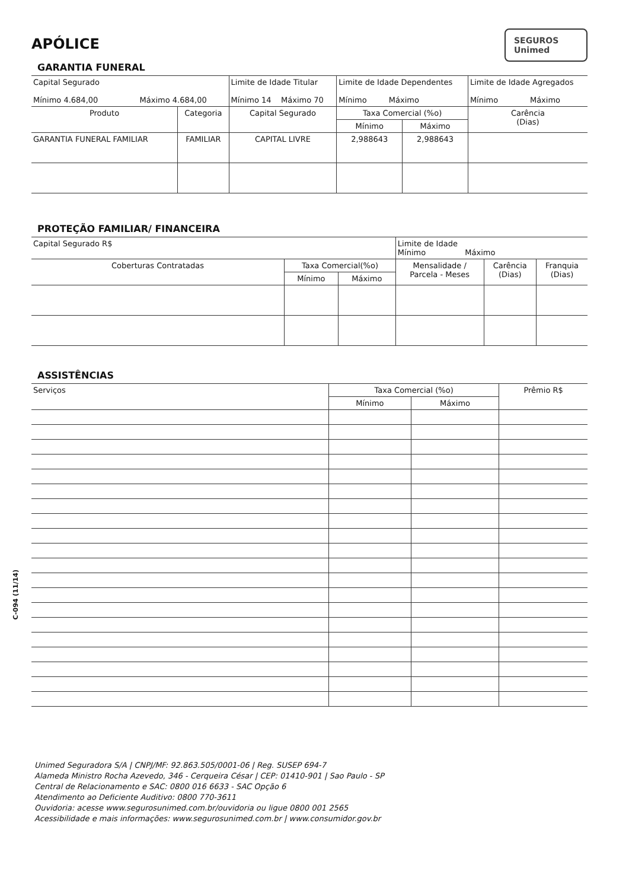APÓLICE
SEGUROS
Unimed
GARANTIA FUNERAL
| Capital Segurado Mínimo 4.684,00 Máximo 4.684,00 | | Limite de Idade Titular Mínimo 14 Máximo 70 | Limite de Idade Dependentes Mínimo Máximo | | Limite de Idade Agregados Mínimo Máximo |
| Produto | Categoria | Capital Segurado | Taxa Comercial (%o) | | Carência (Dias) |
| | | | Mínimo | Máximo | |
| GARANTIA FUNERAL FAMILIAR | FAMILIAR | CAPITAL LIVRE | 2,988643 | 2,988643 | |
PROTEÇÃO FAMILIAR/ FINANCEIRA
| Capital Segurado R$ | | | Limite de Idade Mínimo Máximo | | |
| Coberturas Contratadas | Taxa Comercial(%o) | | Mensalidade / Parcela - Meses | Carência (Dias) | Franquia (Dias) |
| | Mínimo | Máximo | | | |
ASSISTÊNCIAS
| Serviços | Taxa Comercial (%o) | | Prêmio R$ |
| --- | --- | --- | --- |
| | Mínimo | Máximo | |
Unimed Seguradora S/A | CNPJ/MF: 92.863.505/0001-06 | Reg. SUSEP 694-7
Alameda Ministro Rocha Azevedo, 346 - Cerqueira César | CEP: 01410-901 | Sao Paulo - SP
Central de Relacionamento e SAC: 0800 016 6633 - SAC Opção 6
Atendimento ao Deficiente Auditivo: 0800 770-3611
Ouvidoria: acesse www.segurosunimed.com.br/ouvidoria ou ligue 0800 001 2565
Acessibilidade e mais informações: www.segurosunimed.com.br | www.consumidor.gov.br
C-094 (11/14)